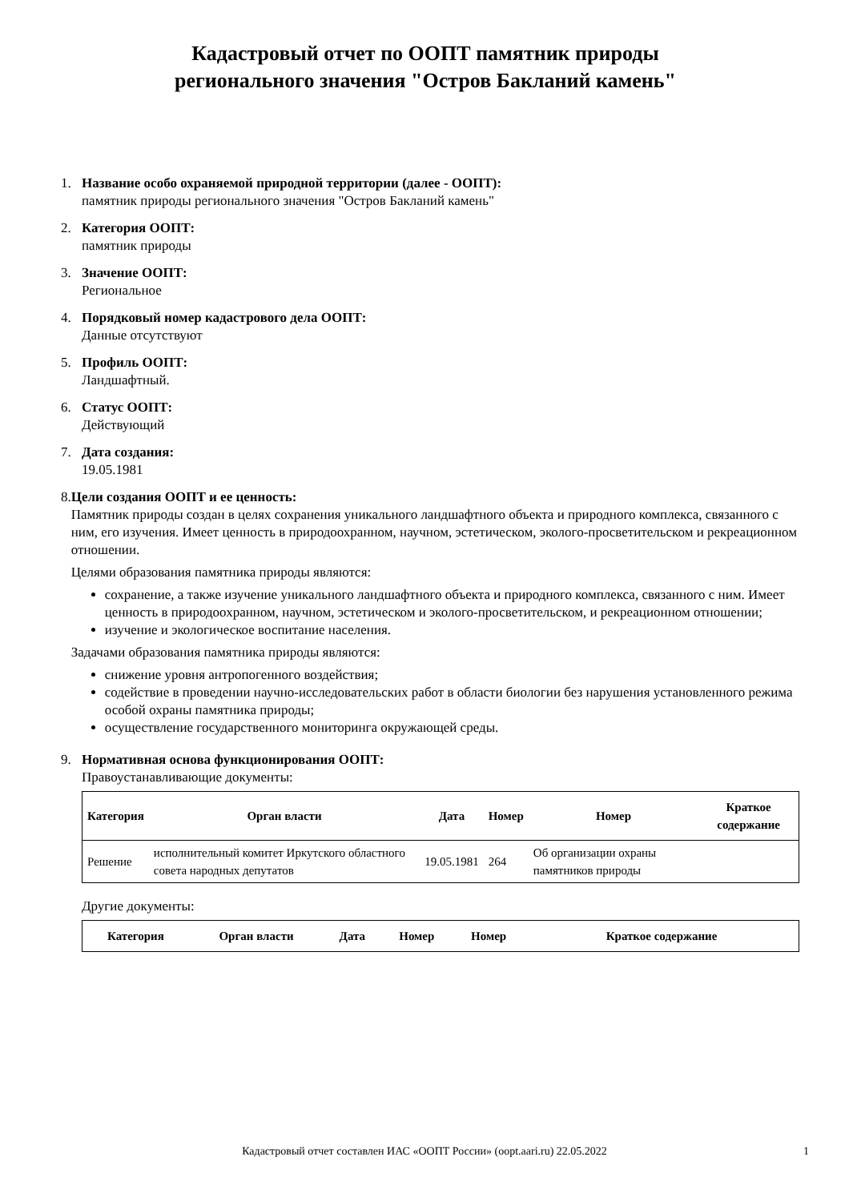Кадастровый отчет по ООПТ памятник природы
регионального значения "Остров Бакланий камень"
1. Название особо охраняемой природной территории (далее - ООПТ):
памятник природы регионального значения "Остров Бакланий камень"
2. Категория ООПТ:
памятник природы
3. Значение ООПТ:
Региональное
4. Порядковый номер кадастрового дела ООПТ:
Данные отсутствуют
5. Профиль ООПТ:
Ландшафтный.
6. Статус ООПТ:
Действующий
7. Дата создания:
19.05.1981
8. Цели создания ООПТ и ее ценность:
Памятник природы создан в целях сохранения уникального ландшафтного объекта и природного комплекса, связанного с ним, его изучения. Имеет ценность в природоохранном, научном, эстетическом, эколого-просветительском и рекреационном отношении.
Целями образования памятника природы являются:
сохранение, а также изучение уникального ландшафтного объекта и природного комплекса, связанного с ним. Имеет ценность в природоохранном, научном, эстетическом и эколого-просветительском, и рекреационном отношении;
изучение и экологическое воспитание населения.
Задачами образования памятника природы являются:
снижение уровня антропогенного воздействия;
содействие в проведении научно-исследовательских работ в области биологии без нарушения установленного режима особой охраны памятника природы;
осуществление государственного мониторинга окружающей среды.
9. Нормативная основа функционирования ООПТ:
Правоустанавливающие документы:
| Категория | Орган власти | Дата | Номер | Номер | Краткое содержание |
| --- | --- | --- | --- | --- | --- |
| Решение | исполнительный комитет Иркутского областного совета народных депутатов | 19.05.1981 | 264 | Об организации охраны памятников природы | |
Другие документы:
| Категория | Орган власти | Дата | Номер | Номер | Краткое содержание |
| --- | --- | --- | --- | --- | --- |
Кадастровый отчет составлен ИАС «ООПТ России» (oopt.aari.ru) 22.05.2022 1